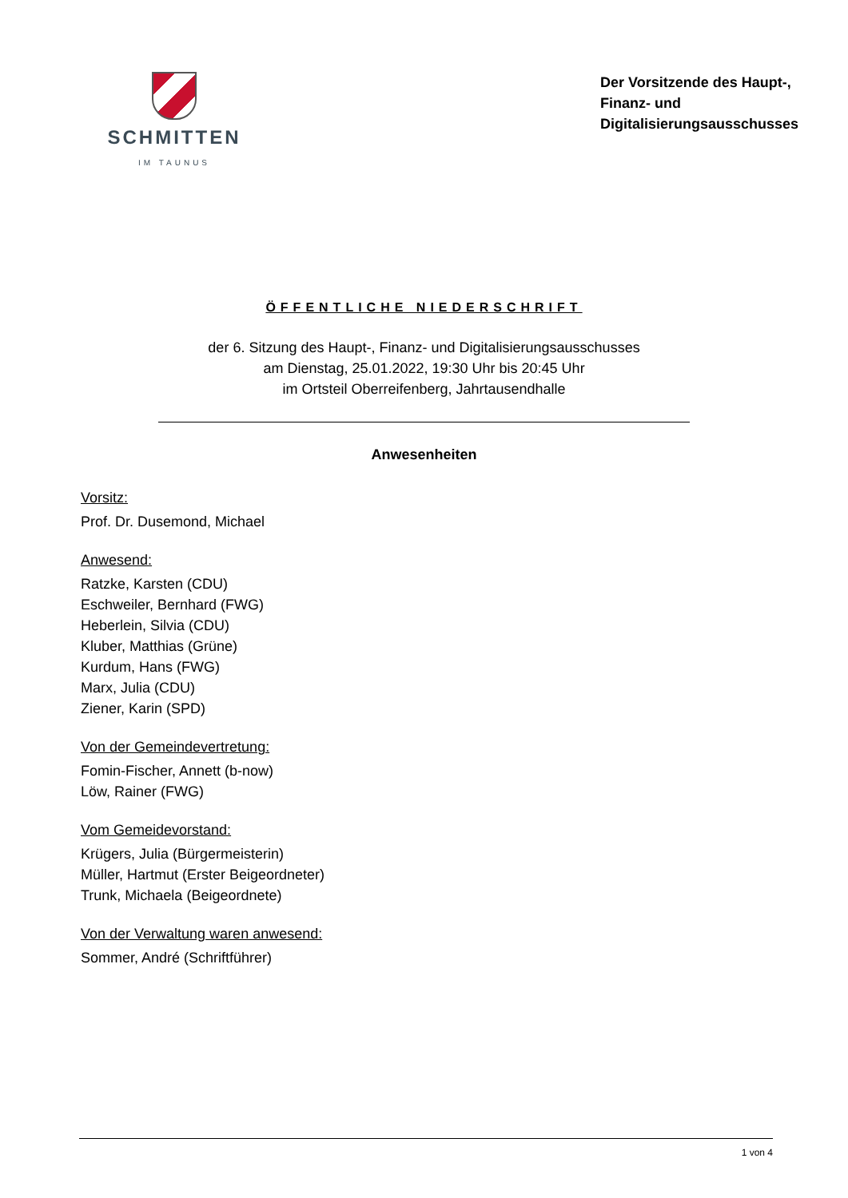SCHMITTEN
IM TAUNUS
Der Vorsitzende des Haupt-,
Finanz- und
Digitalisierungsausschusses
ÖFFENTLICHE NIEDERSCHRIFT
der 6. Sitzung des Haupt-, Finanz- und Digitalisierungsausschusses
am Dienstag, 25.01.2022, 19:30 Uhr bis 20:45 Uhr
im Ortsteil Oberreifenberg, Jahrtausendhalle
Anwesenheiten
Vorsitz:
Prof. Dr. Dusemond, Michael
Anwesend:
Ratzke, Karsten (CDU)
Eschweiler, Bernhard (FWG)
Heberlein, Silvia (CDU)
Kluber, Matthias (Grüne)
Kurdum, Hans (FWG)
Marx, Julia (CDU)
Ziener, Karin (SPD)
Von der Gemeindevertretung:
Fomin-Fischer, Annett (b-now)
Löw, Rainer (FWG)
Vom Gemeidevorstand:
Krügers, Julia (Bürgermeisterin)
Müller, Hartmut (Erster Beigeordneter)
Trunk, Michaela (Beigeordnete)
Von der Verwaltung waren anwesend:
Sommer, André (Schriftführer)
1 von 4